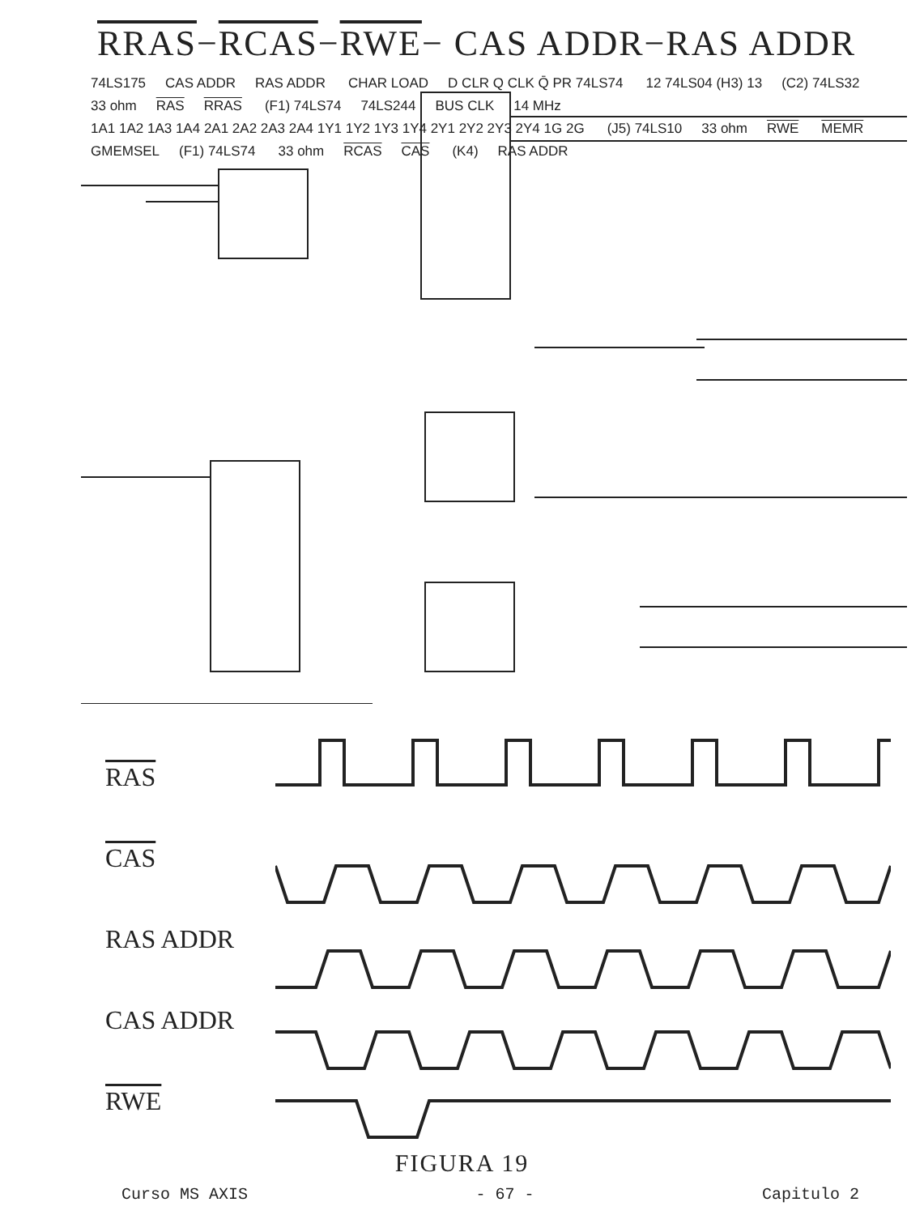RRAS−RCAS−RWE− CAS ADDR−RAS ADDR
74LS175 CAS ADDR RAS ADDR CHAR LOAD D CLR Q CLK Q̄ PR 74LS74 12 74LS04 (H3) 13 (C2) 74LS32 33 ohm RAS RRAS (F1) 74LS74 74LS244 BUS CLK 14 MHz 1A1 1A2 1A3 1A4 2A1 2A2 2A3 2A4 1Y1 1Y2 1Y3 1Y4 2Y1 2Y2 2Y3 2Y4 1G 2G (J5) 74LS10 33 ohm RWE MEMR GMEMSEL (F1) 74LS74 33 ohm RCAS CAS (K4) RAS ADDR
RAS
CAS
RAS ADDR
CAS ADDR
RWE
FIGURA 19
Curso MS AXIS - 67 - Capitulo 2